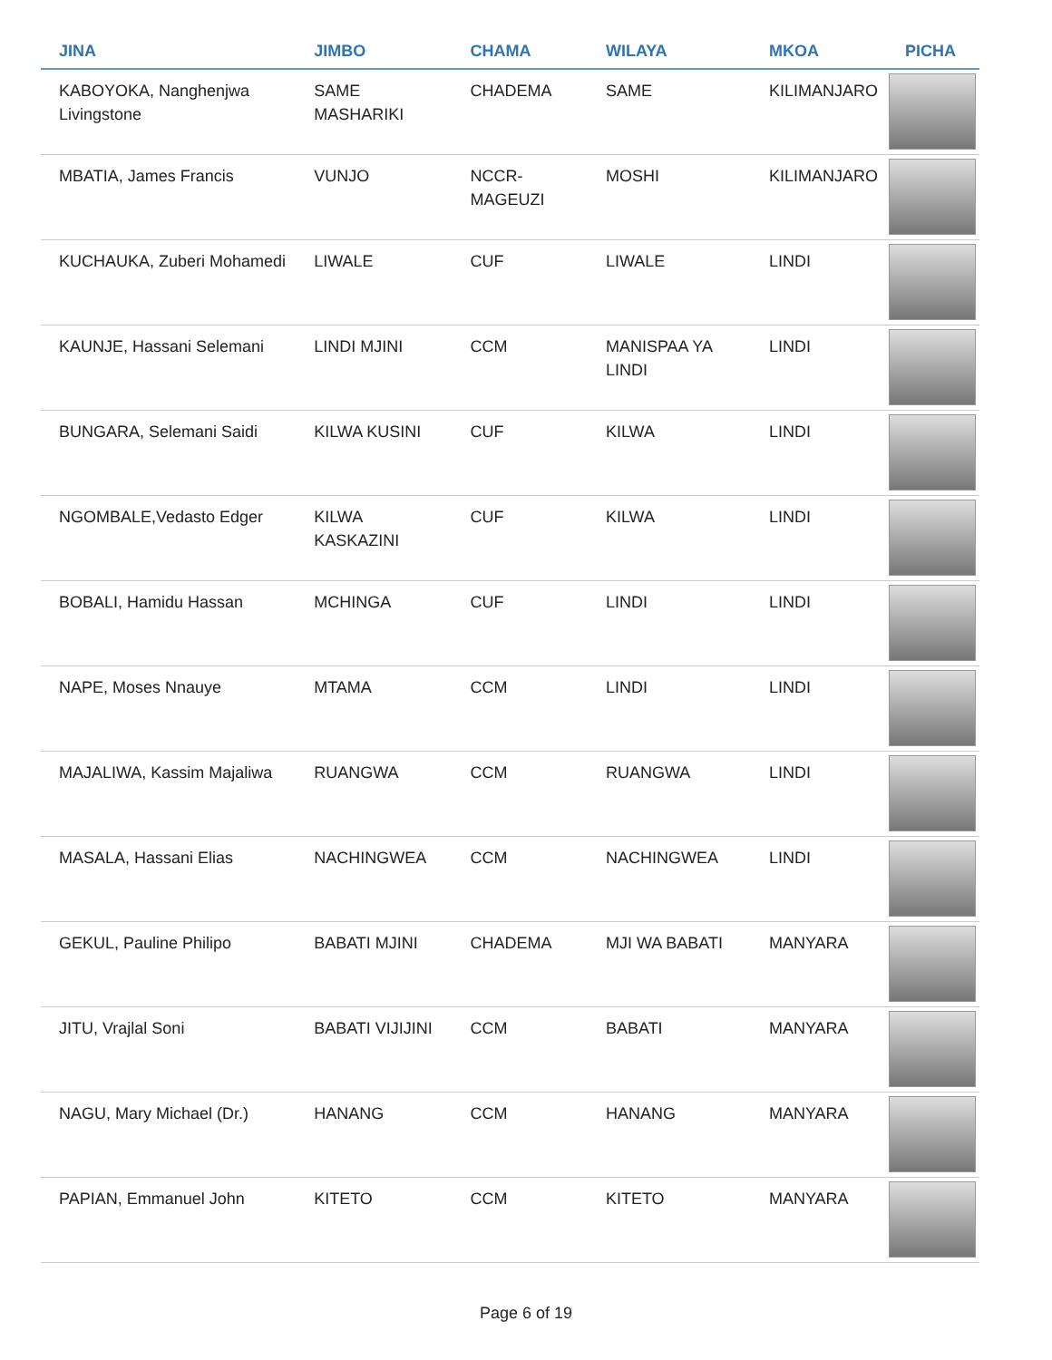| JINA | JIMBO | CHAMA | WILAYA | MKOA | PICHA |
| --- | --- | --- | --- | --- | --- |
| KABOYOKA, Nanghenjwa Livingstone | SAME MASHARIKI | CHADEMA | SAME | KILIMANJARO | |
| MBATIA, James Francis | VUNJO | NCCR-MAGEUZI | MOSHI | KILIMANJARO | |
| KUCHAUKA, Zuberi Mohamedi | LIWALE | CUF | LIWALE | LINDI | |
| KAUNJE, Hassani Selemani | LINDI MJINI | CCM | MANISPAA YA LINDI | LINDI | |
| BUNGARA, Selemani Saidi | KILWA KUSINI | CUF | KILWA | LINDI | |
| NGOMBALE,Vedasto Edger | KILWA KASKAZINI | CUF | KILWA | LINDI | |
| BOBALI, Hamidu Hassan | MCHINGA | CUF | LINDI | LINDI | |
| NAPE, Moses Nnauye | MTAMA | CCM | LINDI | LINDI | |
| MAJALIWA, Kassim Majaliwa | RUANGWA | CCM | RUANGWA | LINDI | |
| MASALA, Hassani Elias | NACHINGWEA | CCM | NACHINGWEA | LINDI | |
| GEKUL, Pauline Philipo | BABATI MJINI | CHADEMA | MJI WA BABATI | MANYARA | |
| JITU, Vrajlal Soni | BABATI VIJIJINI | CCM | BABATI | MANYARA | |
| NAGU, Mary Michael (Dr.) | HANANG | CCM | HANANG | MANYARA | |
| PAPIAN, Emmanuel John | KITETO | CCM | KITETO | MANYARA | |
Page 6 of 19